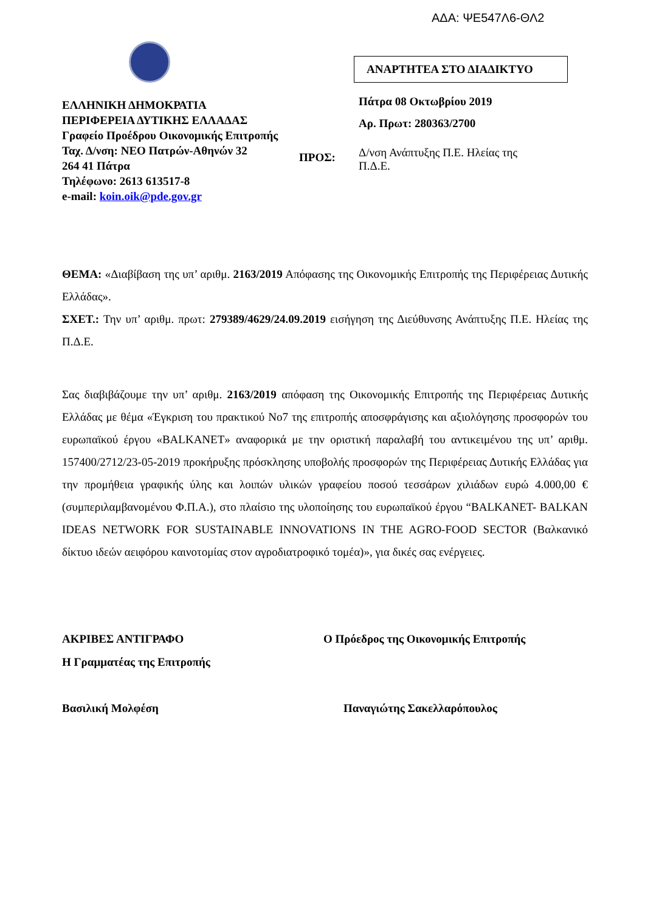ΑΔΑ: ΨΕ547Λ6-ΘΛ2
ΕΛΛΗΝΙΚΗ ΔΗΜΟΚΡΑΤΙΑ
ΠΕΡΙΦΕΡΕΙΑ ΔΥΤΙΚΗΣ ΕΛΛΑΔΑΣ
Γραφείο Προέδρου Οικονομικής Επιτροπής
Ταχ. Δ/νση: ΝΕΟ Πατρών-Αθηνών 32
264 41 Πάτρα
Τηλέφωνο: 2613 613517-8
e-mail: koin.oik@pde.gov.gr
ΑΝΑΡΤΗΤΕΑ ΣΤΟ ΔΙΑΔΙΚΤΥΟ
Πάτρα 08 Οκτωβρίου 2019
Αρ. Πρωτ: 280363/2700
ΠΡΟΣ: Δ/νση Ανάπτυξης Π.Ε. Ηλείας της
Π.Δ.Ε.
ΘΕΜΑ: «Διαβίβαση της υπ’ αριθμ. 2163/2019 Απόφασης της Οικονομικής Επιτροπής της Περιφέρειας Δυτικής Ελλάδας».
ΣΧΕΤ.: Την υπ’ αριθμ. πρωτ: 279389/4629/24.09.2019 εισήγηση της Διεύθυνσης Ανάπτυξης Π.Ε. Ηλείας της Π.Δ.Ε.
Σας διαβιβάζουμε την υπ’ αριθμ. 2163/2019 απόφαση της Οικονομικής Επιτροπής της Περιφέρειας Δυτικής Ελλάδας με θέμα «Έγκριση του πρακτικού Νο7 της επιτροπής αποσφράγισης και αξιολόγησης προσφορών του ευρωπαϊκού έργου «BALKANET» αναφορικά με την οριστική παραλαβή του αντικειμένου της υπ’ αριθμ. 157400/2712/23-05-2019 προκήρυξης πρόσκλησης υποβολής προσφορών της Περιφέρειας Δυτικής Ελλάδας για την προμήθεια γραφικής ύλης και λοιπών υλικών γραφείου ποσού τεσσάρων χιλιάδων ευρώ 4.000,00 € (συμπεριλαμβανομένου Φ.Π.Α.), στο πλαίσιο της υλοποίησης του ευρωπαϊκού έργου “BALKANET- BALKAN IDEAS NETWORK FOR SUSTAINABLE INNOVATIONS IN THE AGRO-FOOD SECTOR (Βαλκανικό δίκτυο ιδεών αειφόρου καινοτομίας στον αγροδιατροφικό τομέα)», για δικές σας ενέργειες.
ΑΚΡΙΒΕΣ ΑΝΤΙΓΡΑΦΟ Ο Πρόεδρος της Οικονομικής Επιτροπής
Η Γραμματέας της Επιτροπής
Βασιλική Μολφέση Παναγιώτης Σακελλαρόπουλος